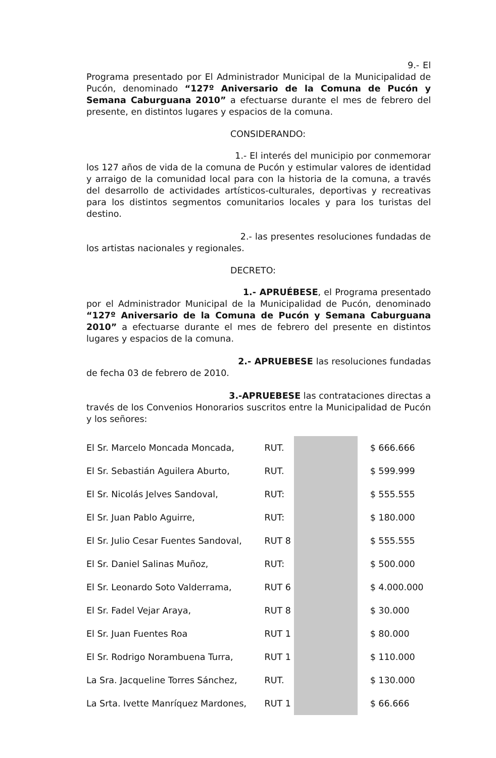9.- El Programa presentado por El Administrador Municipal de la Municipalidad de Pucón, denominado “127º Aniversario de la Comuna de Pucón y Semana Caburguana 2010” a efectuarse durante el mes de febrero del presente, en distintos lugares y espacios de la comuna.
CONSIDERANDO:
1.- El interés del municipio por conmemorar los 127 años de vida de la comuna de Pucón y estimular valores de identidad y arraigo de la comunidad local para con la historia de la comuna, a través del desarrollo de actividades artísticos-culturales, deportivas y recreativas para los distintos segmentos comunitarios locales y para los turistas del destino.
2.- las presentes resoluciones fundadas de los artistas nacionales y regionales.
DECRETO:
1.- APRUÉBESE, el Programa presentado por el Administrador Municipal de la Municipalidad de Pucón, denominado “127º Aniversario de la Comuna de Pucón y Semana Caburguana 2010” a efectuarse durante el mes de febrero del presente en distintos lugares y espacios de la comuna.
2.- APRUEBESE las resoluciones fundadas de fecha 03 de febrero de 2010.
3.-APRUEBESE las contrataciones directas a través de los Convenios Honorarios suscritos entre la Municipalidad de Pucón y los señores:
| El Sr. Marcelo Moncada Moncada, | RUT. | | $ 666.666 |
| El Sr. Sebastián Aguilera Aburto, | RUT. | | $ 599.999 |
| El Sr. Nicolás Jelves Sandoval, | RUT: | | $ 555.555 |
| El Sr. Juan Pablo Aguirre, | RUT: | | $ 180.000 |
| El Sr. Julio Cesar Fuentes Sandoval, | RUT 8 | | $ 555.555 |
| El Sr. Daniel Salinas Muñoz, | RUT: | | $ 500.000 |
| El Sr. Leonardo Soto Valderrama, | RUT 6 | | $ 4.000.000 |
| El Sr. Fadel Vejar Araya, | RUT 8 | | $ 30.000 |
| El Sr. Juan Fuentes Roa | RUT 1 | | $ 80.000 |
| El Sr. Rodrigo Norambuena Turra, | RUT 1 | | $ 110.000 |
| La Sra. Jacqueline Torres Sánchez, | RUT. | | $ 130.000 |
| La Srta. Ivette Manríquez Mardones, | RUT 1 | | $ 66.666 |